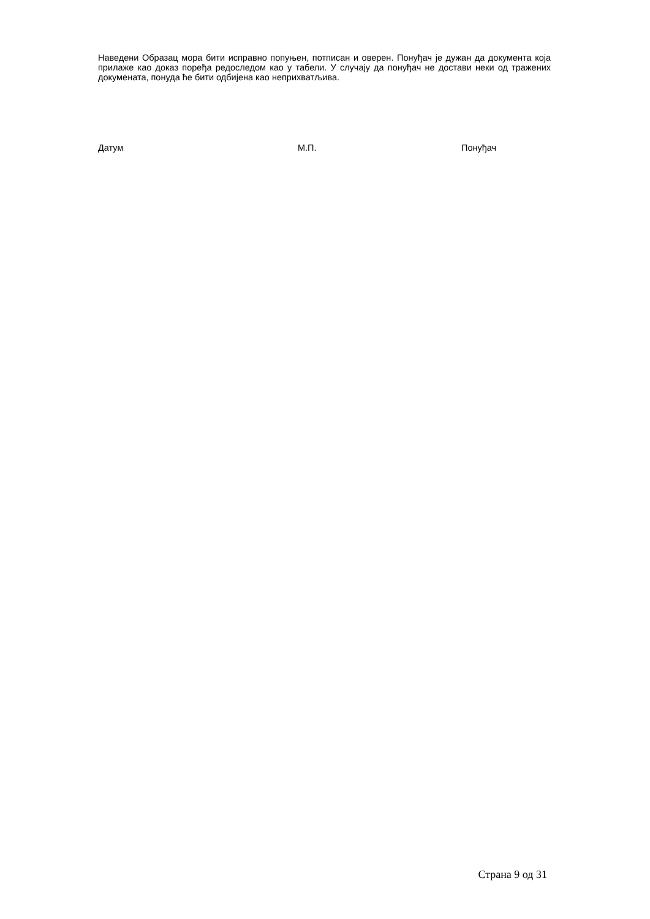Наведени Образац мора бити исправно попуњен, потписан и оверен. Понуђач је дужан да документа која прилаже као доказ поређа редоследом као у табели. У случају да понуђач не достави неки од тражених докумената, понуда ће бити одбијена као неприхватљива.
Датум М.П. Понуђач
Страна 9 од 31